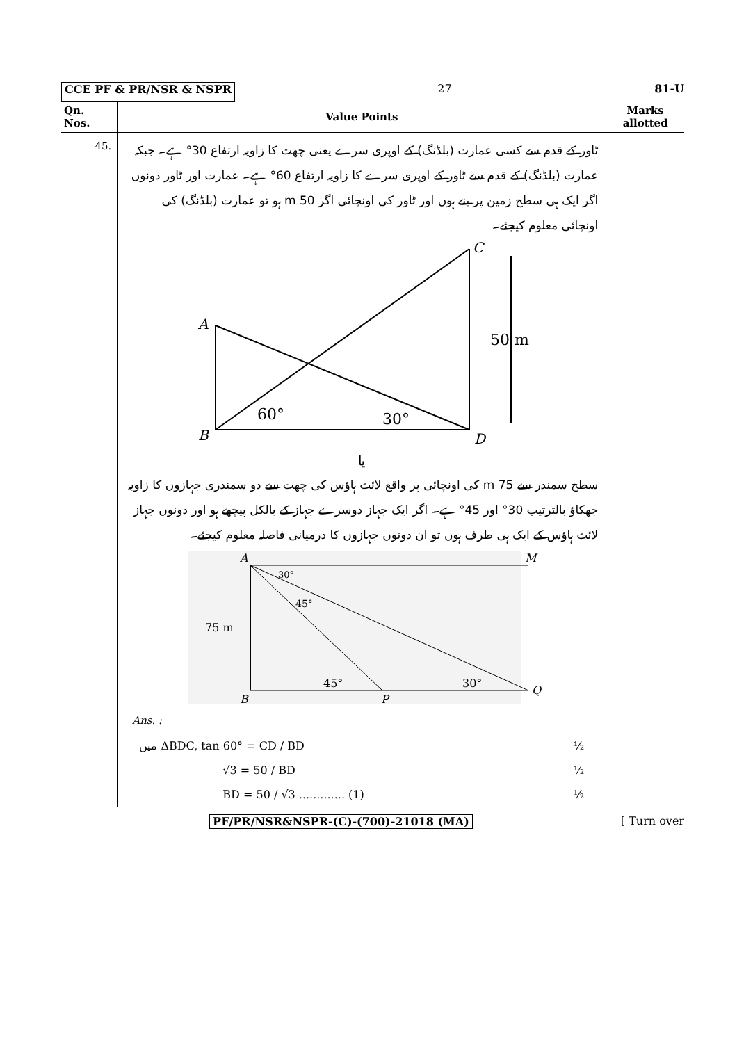CCE PF & PR/NSR & NSPR 27 81-U
| Qn. Nos. | Value Points | Marks allotted |
| --- | --- | --- |
| 45. | ٹاور کے قدم سے کسی عمارت (بلڈنگ) کے اوپری سرے یعنی چھت کا زاویہ ارتفاع 30° ہے۔ جبکہ عمارت (بلڈنگ) کے قدم سے ٹاور کے اوپری سرے کا زاویہ ارتفاع 60° ہے۔ عمارت اور ٹاور دونوں اگر ایک ہی سطح زمین پر بنے ہوں اور ٹاور کی اونچائی اگر 50 m ہو تو عمارت (بلڈنگ) کی اونچائی معلوم کیجئے۔ A B C D 60° 30° 50 m یا سطح سمندر سے 75 m کی اونچائی پر واقع لائٹ ہاؤس کی چھت سے دو سمندری جہازوں کا زاویہ جھکاؤ بالترتیب 30° اور 45° ہے۔ اگر ایک جہاز دوسرے جہاز کے بالکل پیچھے ہو اور دونوں جہاز لائٹ ہاؤس کے ایک ہی طرف ہوں تو ان دونوں جہازوں کا درمیانی فاصلہ معلوم کیجئے۔ A M B P Q 75 m 30° 45° 45° 30° Ans. : میں ΔBDC, tan 60° = CD / BD ½ √3 = 50 / BD ½ BD = 50 / √3 ............. (1) ½ | |
PF/PR/NSR&NSPR-(C)-(700)-21018 (MA) [ Turn over